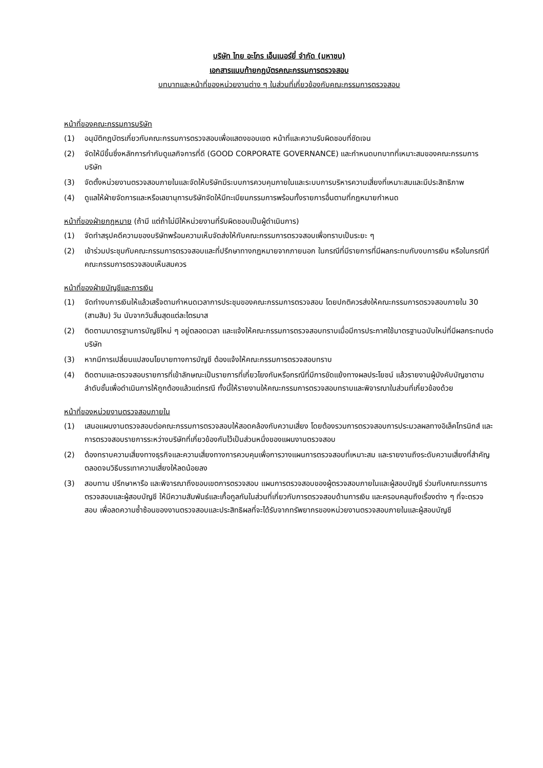บริษัท ไทย อะโกร เอ็นเนอร์ยี่ จำกัด (มหาชน)
เอกสารแนบท้ายกฏบัตรคณะกรรมการตรวจสอบ
บทบาทและหน้าที่ของหน่วยงานต่าง ๆ ในส่วนที่เกี่ยวข้องกับคณะกรรมการตรวจสอบ
หน้าที่ของคณะกรรมการบริษัท
(1) อนุมัติกฎบัตรเกี่ยวกับคณะกรรมการตรวจสอบเพื่อแสดงขอบเขต หน้าที่และความรับผิดชอบที่ชัดเจน
(2) จัดให้มีขึ้นซึ่งหลักการกำกับดูแลกิจการที่ดี (GOOD CORPORATE GOVERNANCE) และกำหนดบทบาทที่เหมาะสมของคณะกรรมการบริษัท
(3) จัดตั้งหน่วยงานตรวจสอบภายในและจัดให้บริษัทมีระบบการควบคุมภายในและระบบการบริหารความเสี่ยงที่เหมาะสมและมีประสิทธิภาพ
(4) ดูแลให้ฝ่ายจัดการและหรือเลขานุการบริษัทจัดให้มีทะเบียนกรรมการพร้อมทั้งรายการอื่นตามที่กฎหมายกำหนด
หน้าที่ของฝ่ายกฎหมาย (ถ้ามี แต่ถ้าไม่มีให้หน่วยงานที่รับผิดชอบเป็นผู้ดำเนินการ)
(1) จัดทำสรุปคดีความของบริษัทพร้อมความเห็นจัดส่งให้กับคณะกรรมการตรวจสอบเพื่อทราบเป็นระยะ ๆ
(2) เข้าร่วมประชุมกับคณะกรรมการตรวจสอบและที่ปรึกษาทางกฎหมายจากภายนอก ในกรณีที่มีรายการที่มีผลกระทบกับงบการเงิน หรือในกรณีที่คณะกรรมการตรวจสอบเห็นสมควร
หน้าที่ของฝ่ายบัญชีและการเงิน
(1) จัดทำงบการเงินให้แล้วเสร็จตามกำหนดเวลาการประชุมของคณะกรรมการตรวจสอบ โดยปกติควรส่งให้คณะกรรมการตรวจสอบภายใน 30 (สามสิบ) วัน นับจากวันสิ้นสุดแต่ละไตรมาส
(2) ติดตามมาตรฐานการบัญชีใหม่ ๆ อยู่ตลอดเวลา และแจ้งให้คณะกรรมการตรวจสอบทราบเมื่อมีการประกาศใช้มาตรฐานฉบับใหม่ที่มีผลกระทบต่อบริษัท
(3) หากมีการเปลี่ยนแปลงนโยบายทางการบัญชี ต้องแจ้งให้คณะกรรมการตรวจสอบทราบ
(4) ติดตามและตรวจสอบรายการที่เข้าลักษณะเป็นรายการที่เกี่ยวโยงกันหรือกรณีที่มีการขัดแย้งทางผลประโยชน์ แล้วรายงานผู้บังคับบัญชาตามลำดับชั้นเพื่อดำเนินการให้ถูกต้องแล้วแต่กรณี ทั้งนี้ให้รายงานให้คณะกรรมการตรวจสอบทราบและพิจารณาในส่วนที่เกี่ยวข้องด้วย
หน้าที่ของหน่วยงานตรวจสอบภายใน
(1) เสนอแผนงานตรวจสอบต่อคณะกรรมการตรวจสอบให้สอดคล้องกับความเสี่ยง โดยต้องรวมการตรวจสอบการประมวลผลทางอิเล็คโทรนิกส์ และการตรวจสอบรายการระหว่างบริษัทที่เกี่ยวข้องกันไว้เป็นส่วนหนึ่งของแผนงานตรวจสอบ
(2) ต้องทราบความเสี่ยงทางธุรกิจและความเสี่ยงทางการควบคุมเพื่อการวางแผนการตรวจสอบที่เหมาะสม และรายงานถึงระดับความเสี่ยงที่สำคัญ ตลอดจนวิธีบรรเทาความเสี่ยงให้ลดน้อยลง
(3) สอบทาน ปรึกษาหารือ และพิจารณาถึงขอบเขตการตรวจสอบ แผนการตรวจสอบของผู้ตรวจสอบภายในและผู้สอบบัญชี ร่วมกับคณะกรรมการตรวจสอบและผู้สอบบัญชี ให้มีความสัมพันธ์และเกื้อกูลกันในส่วนที่เกี่ยวกับการตรวจสอบด้านการเงิน และครอบคลุมถึงเรื่องต่าง ๆ ที่จะตรวจสอบ เพื่อลดความซ้ำซ้อนของงานตรวจสอบและประสิทธิผลที่จะได้รับจากทรัพยากรของหน่วยงานตรวจสอบภายในและผู้สอบบัญชี